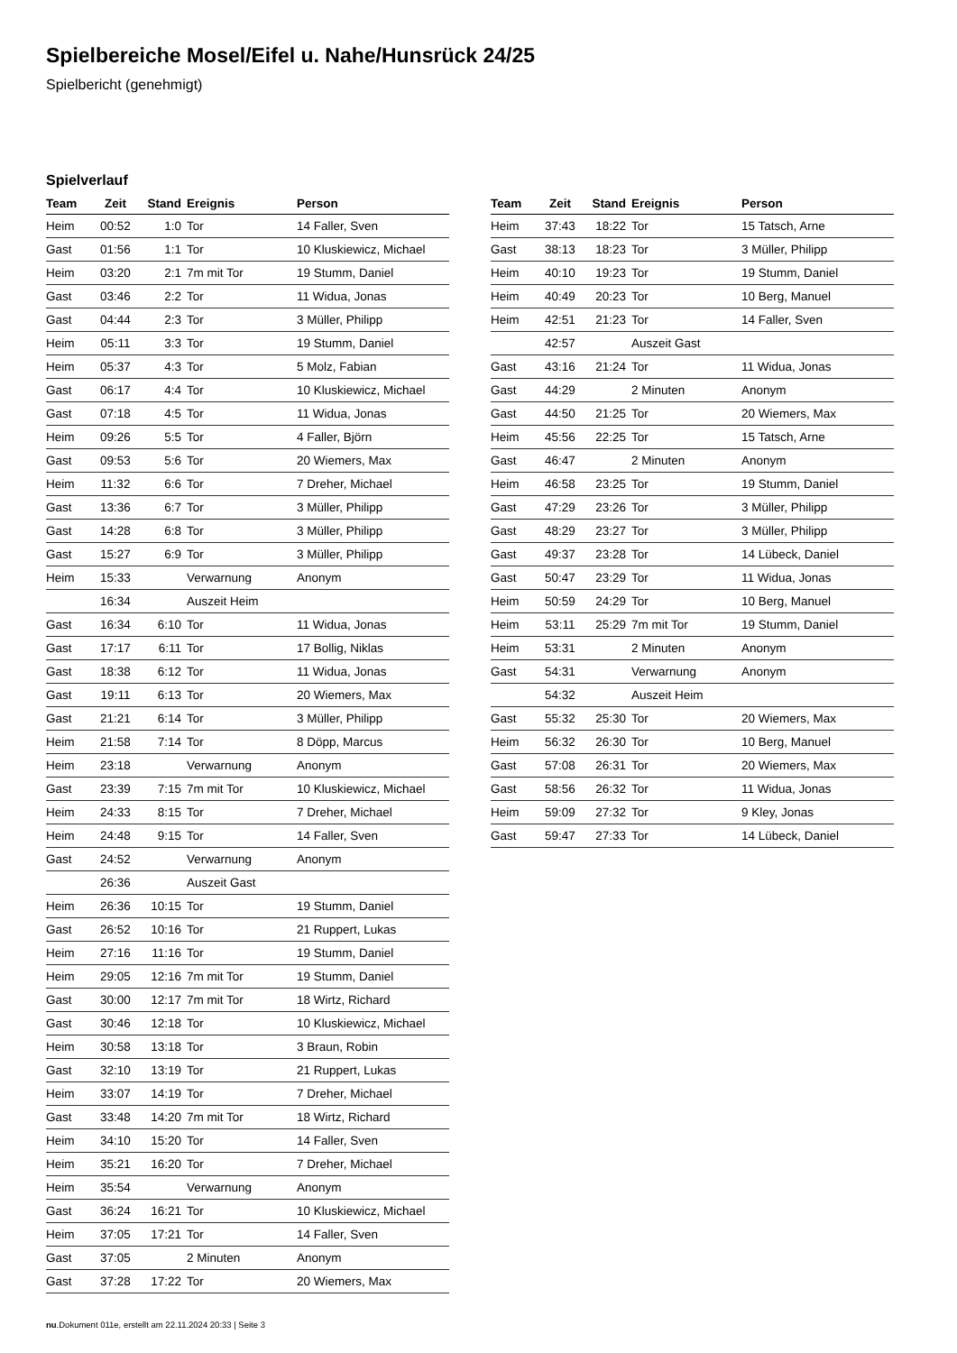Spielbereiche Mosel/Eifel u. Nahe/Hunsrück 24/25
Spielbericht (genehmigt)
Spielverlauf
| Team | Zeit | Stand | Ereignis | Person |
| --- | --- | --- | --- | --- |
| Heim | 00:52 | 1:0 | Tor | 14 Faller, Sven |
| Gast | 01:56 | 1:1 | Tor | 10 Kluskiewicz, Michael |
| Heim | 03:20 | 2:1 | 7m mit Tor | 19 Stumm, Daniel |
| Gast | 03:46 | 2:2 | Tor | 11 Widua, Jonas |
| Gast | 04:44 | 2:3 | Tor | 3 Müller, Philipp |
| Heim | 05:11 | 3:3 | Tor | 19 Stumm, Daniel |
| Heim | 05:37 | 4:3 | Tor | 5 Molz, Fabian |
| Gast | 06:17 | 4:4 | Tor | 10 Kluskiewicz, Michael |
| Gast | 07:18 | 4:5 | Tor | 11 Widua, Jonas |
| Heim | 09:26 | 5:5 | Tor | 4 Faller, Björn |
| Gast | 09:53 | 5:6 | Tor | 20 Wiemers, Max |
| Heim | 11:32 | 6:6 | Tor | 7 Dreher, Michael |
| Gast | 13:36 | 6:7 | Tor | 3 Müller, Philipp |
| Gast | 14:28 | 6:8 | Tor | 3 Müller, Philipp |
| Gast | 15:27 | 6:9 | Tor | 3 Müller, Philipp |
| Heim | 15:33 | | Verwarnung | Anonym |
| | 16:34 | | Auszeit Heim | |
| Gast | 16:34 | 6:10 | Tor | 11 Widua, Jonas |
| Gast | 17:17 | 6:11 | Tor | 17 Bollig, Niklas |
| Gast | 18:38 | 6:12 | Tor | 11 Widua, Jonas |
| Gast | 19:11 | 6:13 | Tor | 20 Wiemers, Max |
| Gast | 21:21 | 6:14 | Tor | 3 Müller, Philipp |
| Heim | 21:58 | 7:14 | Tor | 8 Döpp, Marcus |
| Heim | 23:18 | | Verwarnung | Anonym |
| Gast | 23:39 | 7:15 | 7m mit Tor | 10 Kluskiewicz, Michael |
| Heim | 24:33 | 8:15 | Tor | 7 Dreher, Michael |
| Heim | 24:48 | 9:15 | Tor | 14 Faller, Sven |
| Gast | 24:52 | | Verwarnung | Anonym |
| | 26:36 | | Auszeit Gast | |
| Heim | 26:36 | 10:15 | Tor | 19 Stumm, Daniel |
| Gast | 26:52 | 10:16 | Tor | 21 Ruppert, Lukas |
| Heim | 27:16 | 11:16 | Tor | 19 Stumm, Daniel |
| Heim | 29:05 | 12:16 | 7m mit Tor | 19 Stumm, Daniel |
| Gast | 30:00 | 12:17 | 7m mit Tor | 18 Wirtz, Richard |
| Gast | 30:46 | 12:18 | Tor | 10 Kluskiewicz, Michael |
| Heim | 30:58 | 13:18 | Tor | 3 Braun, Robin |
| Gast | 32:10 | 13:19 | Tor | 21 Ruppert, Lukas |
| Heim | 33:07 | 14:19 | Tor | 7 Dreher, Michael |
| Gast | 33:48 | 14:20 | 7m mit Tor | 18 Wirtz, Richard |
| Heim | 34:10 | 15:20 | Tor | 14 Faller, Sven |
| Heim | 35:21 | 16:20 | Tor | 7 Dreher, Michael |
| Heim | 35:54 | | Verwarnung | Anonym |
| Gast | 36:24 | 16:21 | Tor | 10 Kluskiewicz, Michael |
| Heim | 37:05 | 17:21 | Tor | 14 Faller, Sven |
| Gast | 37:05 | | 2 Minuten | Anonym |
| Gast | 37:28 | 17:22 | Tor | 20 Wiemers, Max |
| Team | Zeit | Stand | Ereignis | Person |
| --- | --- | --- | --- | --- |
| Heim | 37:43 | 18:22 | Tor | 15 Tatsch, Arne |
| Gast | 38:13 | 18:23 | Tor | 3 Müller, Philipp |
| Heim | 40:10 | 19:23 | Tor | 19 Stumm, Daniel |
| Heim | 40:49 | 20:23 | Tor | 10 Berg, Manuel |
| Heim | 42:51 | 21:23 | Tor | 14 Faller, Sven |
| | 42:57 | | Auszeit Gast | |
| Gast | 43:16 | 21:24 | Tor | 11 Widua, Jonas |
| Gast | 44:29 | | 2 Minuten | Anonym |
| Gast | 44:50 | 21:25 | Tor | 20 Wiemers, Max |
| Heim | 45:56 | 22:25 | Tor | 15 Tatsch, Arne |
| Gast | 46:47 | | 2 Minuten | Anonym |
| Heim | 46:58 | 23:25 | Tor | 19 Stumm, Daniel |
| Gast | 47:29 | 23:26 | Tor | 3 Müller, Philipp |
| Gast | 48:29 | 23:27 | Tor | 3 Müller, Philipp |
| Gast | 49:37 | 23:28 | Tor | 14 Lübeck, Daniel |
| Gast | 50:47 | 23:29 | Tor | 11 Widua, Jonas |
| Heim | 50:59 | 24:29 | Tor | 10 Berg, Manuel |
| Heim | 53:11 | 25:29 | 7m mit Tor | 19 Stumm, Daniel |
| Heim | 53:31 | | 2 Minuten | Anonym |
| Gast | 54:31 | | Verwarnung | Anonym |
| | 54:32 | | Auszeit Heim | |
| Gast | 55:32 | 25:30 | Tor | 20 Wiemers, Max |
| Heim | 56:32 | 26:30 | Tor | 10 Berg, Manuel |
| Gast | 57:08 | 26:31 | Tor | 20 Wiemers, Max |
| Gast | 58:56 | 26:32 | Tor | 11 Widua, Jonas |
| Heim | 59:09 | 27:32 | Tor | 9 Kley, Jonas |
| Gast | 59:47 | 27:33 | Tor | 14 Lübeck, Daniel |
nu.Dokument 011e, erstellt am 22.11.2024 20:33 | Seite 3